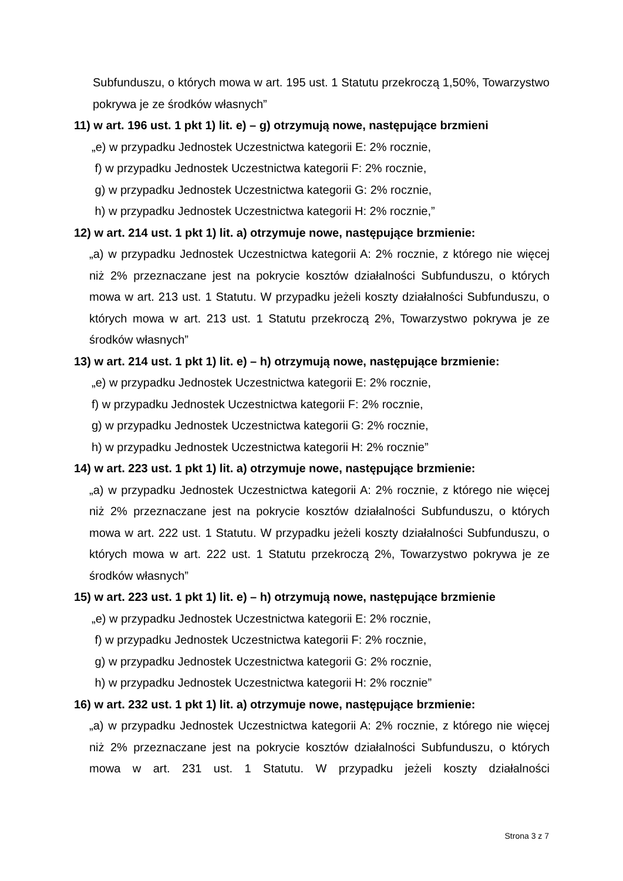Subfunduszu, o których mowa w art. 195 ust. 1 Statutu przekroczą 1,50%, Towarzystwo pokrywa je ze środków własnych”
11) w art. 196 ust. 1 pkt 1) lit. e) – g) otrzymują nowe, następujące brzmieni
„e) w przypadku Jednostek Uczestnictwa kategorii E: 2% rocznie,
f) w przypadku Jednostek Uczestnictwa kategorii F: 2% rocznie,
g) w przypadku Jednostek Uczestnictwa kategorii G: 2% rocznie,
h) w przypadku Jednostek Uczestnictwa kategorii H: 2% rocznie,”
12) w art. 214 ust. 1 pkt 1) lit. a) otrzymuje nowe, następujące brzmienie:
„a) w przypadku Jednostek Uczestnictwa kategorii A: 2% rocznie, z którego nie więcej niż 2% przeznaczane jest na pokrycie kosztów działalności Subfunduszu, o których mowa w art. 213 ust. 1 Statutu. W przypadku jeżeli koszty działalności Subfunduszu, o których mowa w art. 213 ust. 1 Statutu przekroczą 2%, Towarzystwo pokrywa je ze środków własnych”
13) w art. 214 ust. 1 pkt 1) lit. e) – h) otrzymują nowe, następujące brzmienie:
„e) w przypadku Jednostek Uczestnictwa kategorii E: 2% rocznie,
f) w przypadku Jednostek Uczestnictwa kategorii F: 2% rocznie,
g) w przypadku Jednostek Uczestnictwa kategorii G: 2% rocznie,
h) w przypadku Jednostek Uczestnictwa kategorii H: 2% rocznie”
14) w art. 223 ust. 1 pkt 1) lit. a) otrzymuje nowe, następujące brzmienie:
„a) w przypadku Jednostek Uczestnictwa kategorii A: 2% rocznie, z którego nie więcej niż 2% przeznaczane jest na pokrycie kosztów działalności Subfunduszu, o których mowa w art. 222 ust. 1 Statutu. W przypadku jeżeli koszty działalności Subfunduszu, o których mowa w art. 222 ust. 1 Statutu przekroczą 2%, Towarzystwo pokrywa je ze środków własnych”
15) w art. 223 ust. 1 pkt 1) lit. e) – h) otrzymują nowe, następujące brzmienie
„e) w przypadku Jednostek Uczestnictwa kategorii E: 2% rocznie,
f) w przypadku Jednostek Uczestnictwa kategorii F: 2% rocznie,
g) w przypadku Jednostek Uczestnictwa kategorii G: 2% rocznie,
h) w przypadku Jednostek Uczestnictwa kategorii H: 2% rocznie”
16) w art. 232 ust. 1 pkt 1) lit. a) otrzymuje nowe, następujące brzmienie:
„a) w przypadku Jednostek Uczestnictwa kategorii A: 2% rocznie, z którego nie więcej niż 2% przeznaczane jest na pokrycie kosztów działalności Subfunduszu, o których mowa w art. 231 ust. 1 Statutu. W przypadku jeżeli koszty działalności
Strona 3 z 7